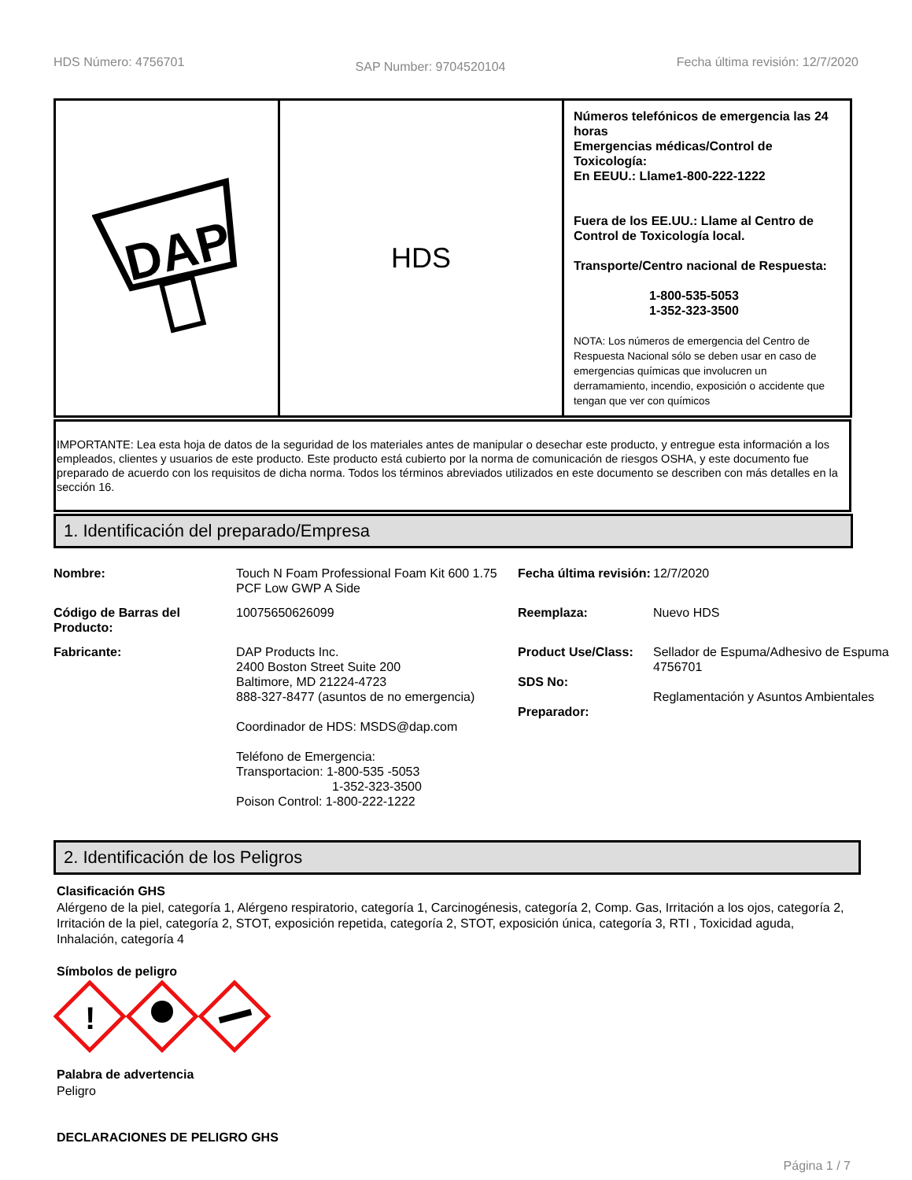HDS Número: 4756701
SAP Number: 9704520104
Fecha última revisión: 12/7/2020
| DAP | HDS | Números telefónicos de emergencia las 24 horas Emergencias médicas/Control de Toxicología: En EEUU.: Llame1-800-222-1222 Fuera de los EE.UU.: Llame al Centro de Control de Toxicología local. Transporte/Centro nacional de Respuesta: 1-800-535-5053 1-352-323-3500 NOTA: Los números de emergencia del Centro de Respuesta Nacional sólo se deben usar en caso de emergencias químicas que involucren un derramamiento, incendio, exposición o accidente que tengan que ver con químicos |
IMPORTANTE: Lea esta hoja de datos de la seguridad de los materiales antes de manipular o desechar este producto, y entregue esta información a los empleados, clientes y usuarios de este producto. Este producto está cubierto por la norma de comunicación de riesgos OSHA, y este documento fue preparado de acuerdo con los requisitos de dicha norma. Todos los términos abreviados utilizados en este documento se describen con más detalles en la sección 16.
1. Identificación del preparado/Empresa
Nombre:
Touch N Foam Professional Foam Kit 600 1.75 PCF Low GWP A Side
Fecha última revisión:
12/7/2020
Código de Barras del Producto:
10075650626099
Reemplaza:
Nuevo HDS
Fabricante:
DAP Products Inc.
2400 Boston Street Suite 200
Baltimore, MD 21224-4723
888-327-8477 (asuntos de no emergencia)
Coordinador de HDS: MSDS@dap.com
Teléfono de Emergencia:
Transportacion: 1-800-535 -5053
1-352-323-3500
Poison Control: 1-800-222-1222
Product Use/Class:
SDS No:
Preparador:
Sellador de Espuma/Adhesivo de Espuma
4756701
Reglamentación y Asuntos Ambientales
2. Identificación de los Peligros
Clasificación GHS
Alérgeno de la piel, categoría 1, Alérgeno respiratorio, categoría 1, Carcinogénesis, categoría 2, Comp. Gas, Irritación a los ojos, categoría 2, Irritación de la piel, categoría 2, STOT, exposición repetida, categoría 2, STOT, exposición única, categoría 3, RTI , Toxicidad aguda, Inhalación, categoría 4
Símbolos de peligro
!
Palabra de advertencia
Peligro
DECLARACIONES DE PELIGRO GHS
Página 1 / 7